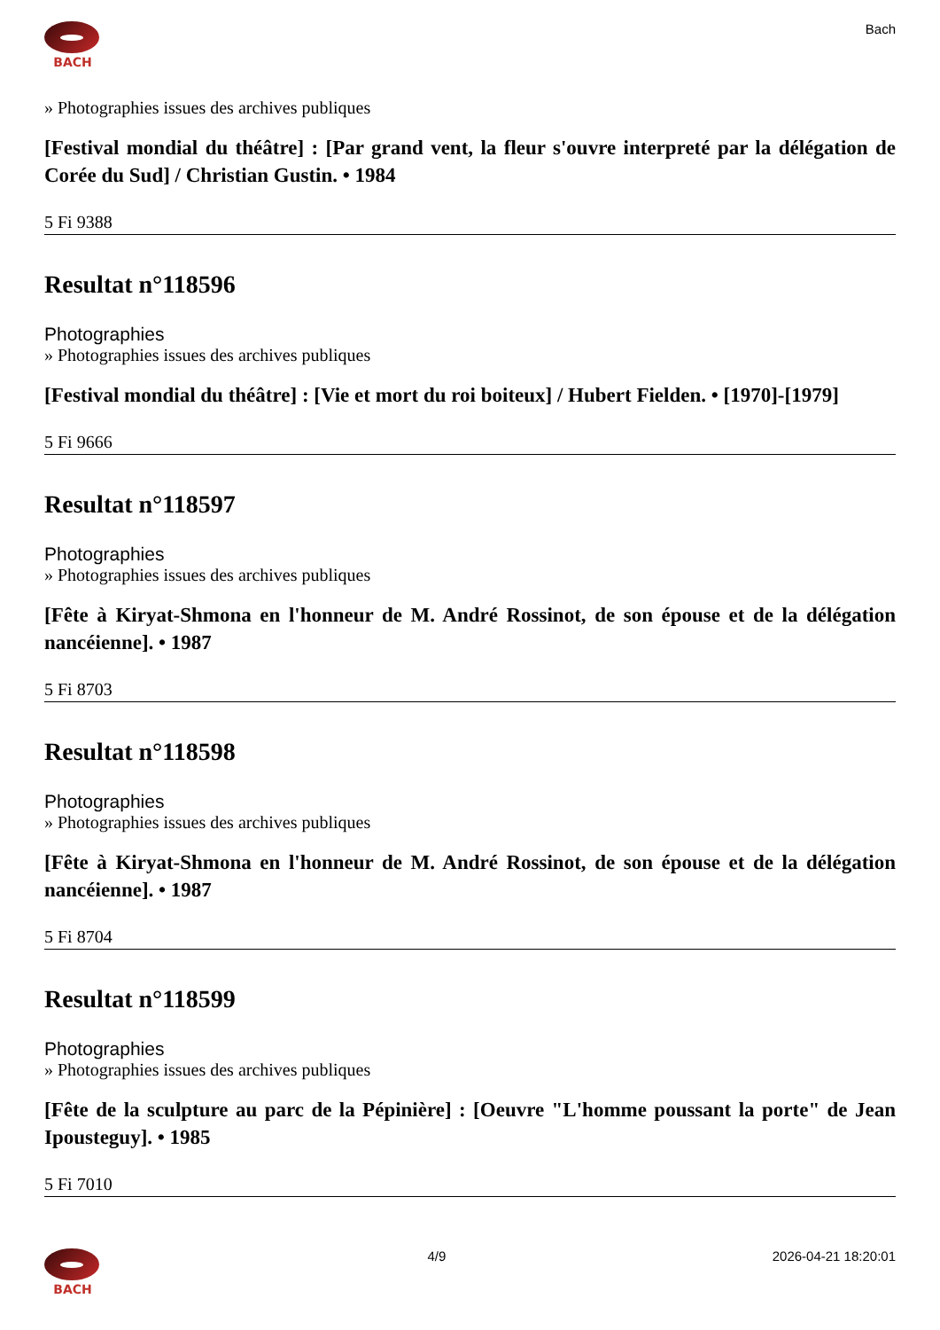BACH Bach
» Photographies issues des archives publiques
[Festival mondial du théâtre] : [Par grand vent, la fleur s'ouvre interpreté par la délégation de Corée du Sud] / Christian Gustin. • 1984
5 Fi 9388
Resultat n°118596
Photographies
» Photographies issues des archives publiques
[Festival mondial du théâtre] : [Vie et mort du roi boiteux] / Hubert Fielden. • [1970]-[1979]
5 Fi 9666
Resultat n°118597
Photographies
» Photographies issues des archives publiques
[Fête à Kiryat-Shmona en l'honneur de M. André Rossinot, de son épouse et de la délégation nancéienne]. • 1987
5 Fi 8703
Resultat n°118598
Photographies
» Photographies issues des archives publiques
[Fête à Kiryat-Shmona en l'honneur de M. André Rossinot, de son épouse et de la délégation nancéienne]. • 1987
5 Fi 8704
Resultat n°118599
Photographies
» Photographies issues des archives publiques
[Fête de la sculpture au parc de la Pépinière] : [Oeuvre "L'homme poussant la porte" de Jean Ipousteguy]. • 1985
5 Fi 7010
BACH 4/9 2026-04-21 18:20:01